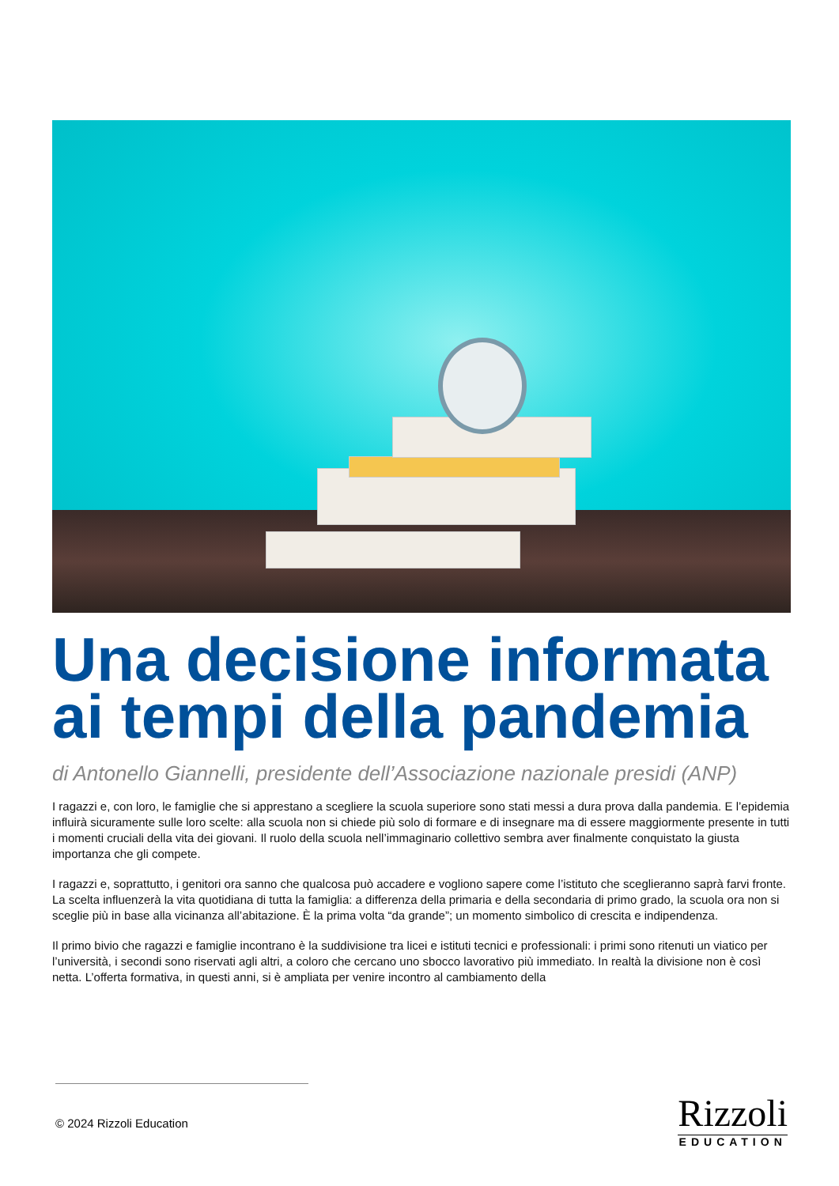Una decisione informata ai tempi della pandemia
di Antonello Giannelli, presidente dell’Associazione nazionale presidi (ANP)
I ragazzi e, con loro, le famiglie che si apprestano a scegliere la scuola superiore sono stati messi a dura prova dalla pandemia. E l’epidemia influirà sicuramente sulle loro scelte: alla scuola non si chiede più solo di formare e di insegnare ma di essere maggiormente presente in tutti i momenti cruciali della vita dei giovani. Il ruolo della scuola nell’immaginario collettivo sembra aver finalmente conquistato la giusta importanza che gli compete.
I ragazzi e, soprattutto, i genitori ora sanno che qualcosa può accadere e vogliono sapere come l’istituto che sceglieranno saprà farvi fronte. La scelta influenzerà la vita quotidiana di tutta la famiglia: a differenza della primaria e della secondaria di primo grado, la scuola ora non si sceglie più in base alla vicinanza all’abitazione. È la prima volta “da grande”; un momento simbolico di crescita e indipendenza.
Il primo bivio che ragazzi e famiglie incontrano è la suddivisione tra licei e istituti tecnici e professionali: i primi sono ritenuti un viatico per l’università, i secondi sono riservati agli altri, a coloro che cercano uno sbocco lavorativo più immediato. In realtà la divisione non è così netta. L’offerta formativa, in questi anni, si è ampliata per venire incontro al cambiamento della
© 2024 Rizzoli Education
Rizzoli
EDUCATION